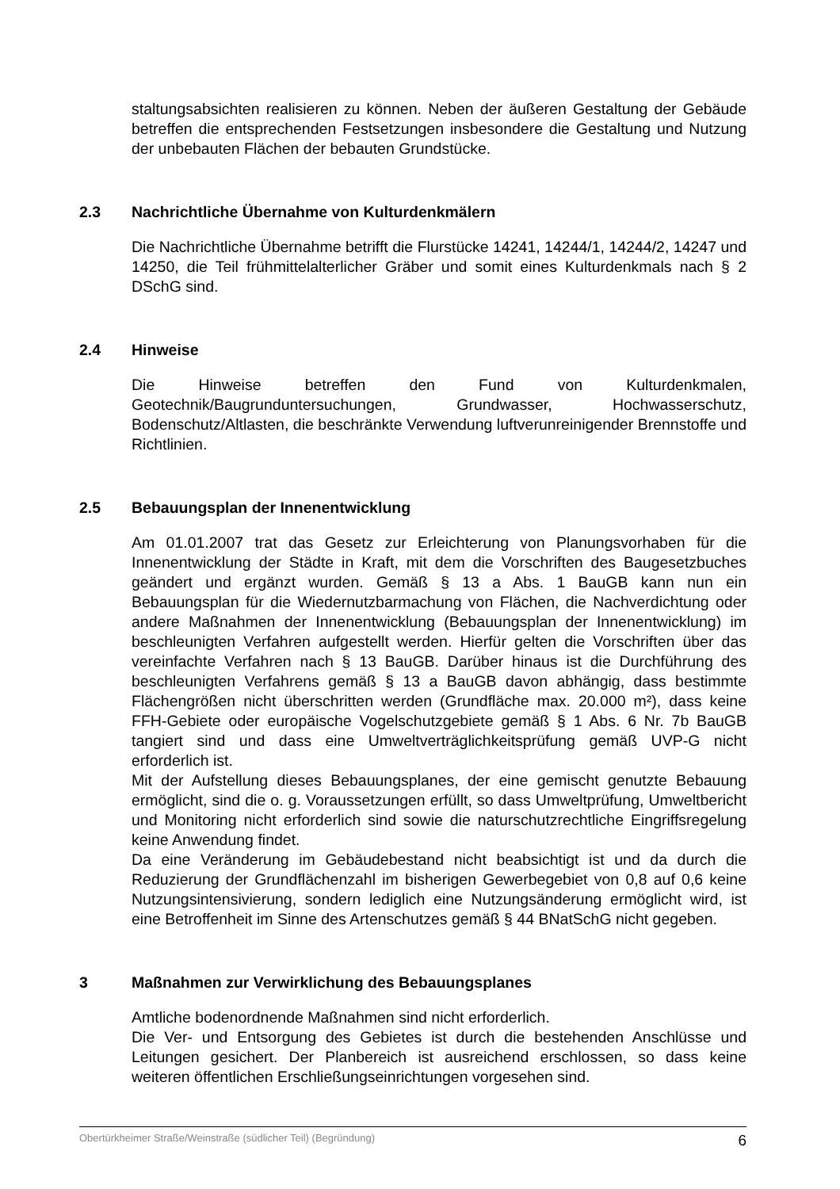staltungsabsichten realisieren zu können. Neben der äußeren Gestaltung der Gebäude betreffen die entsprechenden Festsetzungen insbesondere die Gestaltung und Nutzung der unbebauten Flächen der bebauten Grundstücke.
2.3 Nachrichtliche Übernahme von Kulturdenkmälern
Die Nachrichtliche Übernahme betrifft die Flurstücke 14241, 14244/1, 14244/2, 14247 und 14250, die Teil frühmittelalterlicher Gräber und somit eines Kulturdenkmals nach § 2 DSchG sind.
2.4 Hinweise
Die Hinweise betreffen den Fund von Kulturdenkmalen, Geotechnik/Baugrunduntersuchungen, Grundwasser, Hochwasserschutz, Bodenschutz/Altlasten, die beschränkte Verwendung luftverunreinigender Brennstoffe und Richtlinien.
2.5 Bebauungsplan der Innenentwicklung
Am 01.01.2007 trat das Gesetz zur Erleichterung von Planungsvorhaben für die Innenentwicklung der Städte in Kraft, mit dem die Vorschriften des Baugesetzbuches geändert und ergänzt wurden. Gemäß § 13 a Abs. 1 BauGB kann nun ein Bebauungsplan für die Wiedernutzbarmachung von Flächen, die Nachverdichtung oder andere Maßnahmen der Innenentwicklung (Bebauungsplan der Innenentwicklung) im beschleunigten Verfahren aufgestellt werden. Hierfür gelten die Vorschriften über das vereinfachte Verfahren nach § 13 BauGB. Darüber hinaus ist die Durchführung des beschleunigten Verfahrens gemäß § 13 a BauGB davon abhängig, dass bestimmte Flächengrößen nicht überschritten werden (Grundfläche max. 20.000 m²), dass keine FFH-Gebiete oder europäische Vogelschutzgebiete gemäß § 1 Abs. 6 Nr. 7b BauGB tangiert sind und dass eine Umweltverträglichkeitsprüfung gemäß UVP-G nicht erforderlich ist.
Mit der Aufstellung dieses Bebauungsplanes, der eine gemischt genutzte Bebauung ermöglicht, sind die o. g. Voraussetzungen erfüllt, so dass Umweltprüfung, Umweltbericht und Monitoring nicht erforderlich sind sowie die naturschutzrechtliche Eingriffsregelung keine Anwendung findet.
Da eine Veränderung im Gebäudebestand nicht beabsichtigt ist und da durch die Reduzierung der Grundflächenzahl im bisherigen Gewerbegebiet von 0,8 auf 0,6 keine Nutzungsintensivierung, sondern lediglich eine Nutzungsänderung ermöglicht wird, ist eine Betroffenheit im Sinne des Artenschutzes gemäß § 44 BNatSchG nicht gegeben.
3 Maßnahmen zur Verwirklichung des Bebauungsplanes
Amtliche bodenordnende Maßnahmen sind nicht erforderlich.
Die Ver- und Entsorgung des Gebietes ist durch die bestehenden Anschlüsse und Leitungen gesichert. Der Planbereich ist ausreichend erschlossen, so dass keine weiteren öffentlichen Erschließungseinrichtungen vorgesehen sind.
Obertürkheimer Straße/Weinstraße (südlicher Teil) (Begründung) 6